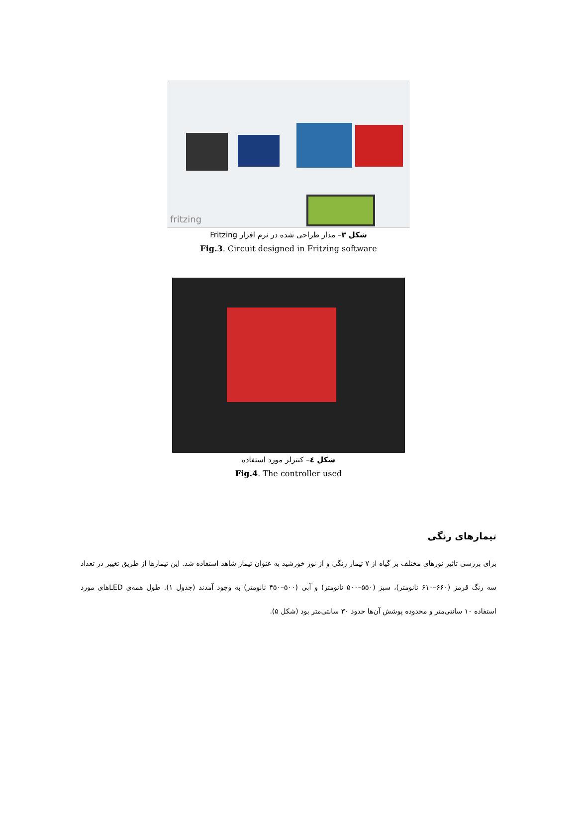fritzing
شکل ۳– مدار طراحی شده در نرم افزار Fritzing
Fig.3. Circuit designed in Fritzing software
شکل ٤– کنترلر مورد استفاده
Fig.4. The controller used
تیمارهای رنگی
برای بررسی تاثیر نورهای مختلف بر گیاه از ۷ تیمار رنگی و از نور خورشید به عنوان تیمار شاهد استفاده شد. این تیمارها از طریق تغییر در تعداد سه رنگ قرمز (۶۶۰–۶۱۰ نانومتر)، سبز (۵۵۰–۵۰۰ نانومتر) و آبی (۵۰۰–۴۵۰ نانومتر) به وجود آمدند (جدول ۱). طول همه‌ی LEDهای مورد استفاده ۱۰ سانتی‌متر و محدوده پوشش آن‌ها حدود ۳۰ سانتی‌متر بود (شکل ۵).